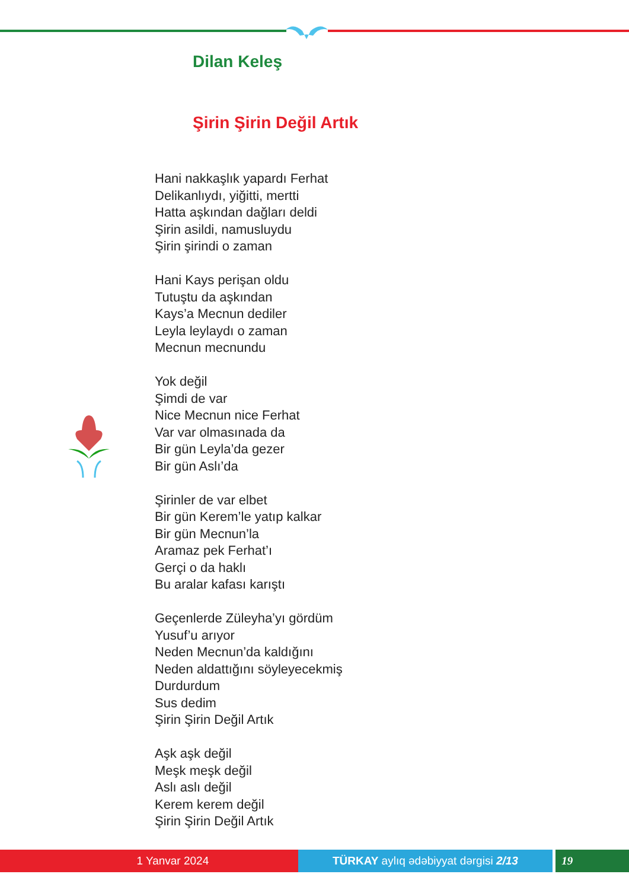Dilan Keleş
Şirin Şirin Değil Artık
Hani nakkaşlık yapardı Ferhat
Delikanlıydı, yiğitti, mertti
Hatta aşkından dağları deldi
Şirin asildi, namusluydu
Şirin şirindi o zaman
Hani Kays perişan oldu
Tutuştu da aşkından
Kays’a Mecnun dediler
Leyla leylaydı o zaman
Mecnun mecnundu
Yok değil
Şimdi de var
Nice Mecnun nice Ferhat
Var var olmasınada da
Bir gün Leyla’da gezer
Bir gün Aslı’da
Şirinler de var elbet
Bir gün Kerem’le yatıp kalkar
Bir gün Mecnun’la
Aramaz pek Ferhat’ı
Gerçi o da haklı
Bu aralar kafası karıştı
Geçenlerde Züleyha’yı gördüm
Yusuf’u arıyor
Neden Mecnun’da kaldığını
Neden aldattığını söyleyecekmiş
Durdurdum
Sus dedim
Şirin Şirin Değil Artık
Aşk aşk değil
Meşk meşk değil
Aslı aslı değil
Kerem kerem değil
Şirin Şirin Değil Artık
1 Yanvar 2024 TÜRKAY aylıq ədəbiyyat dərgisi 2/13 19